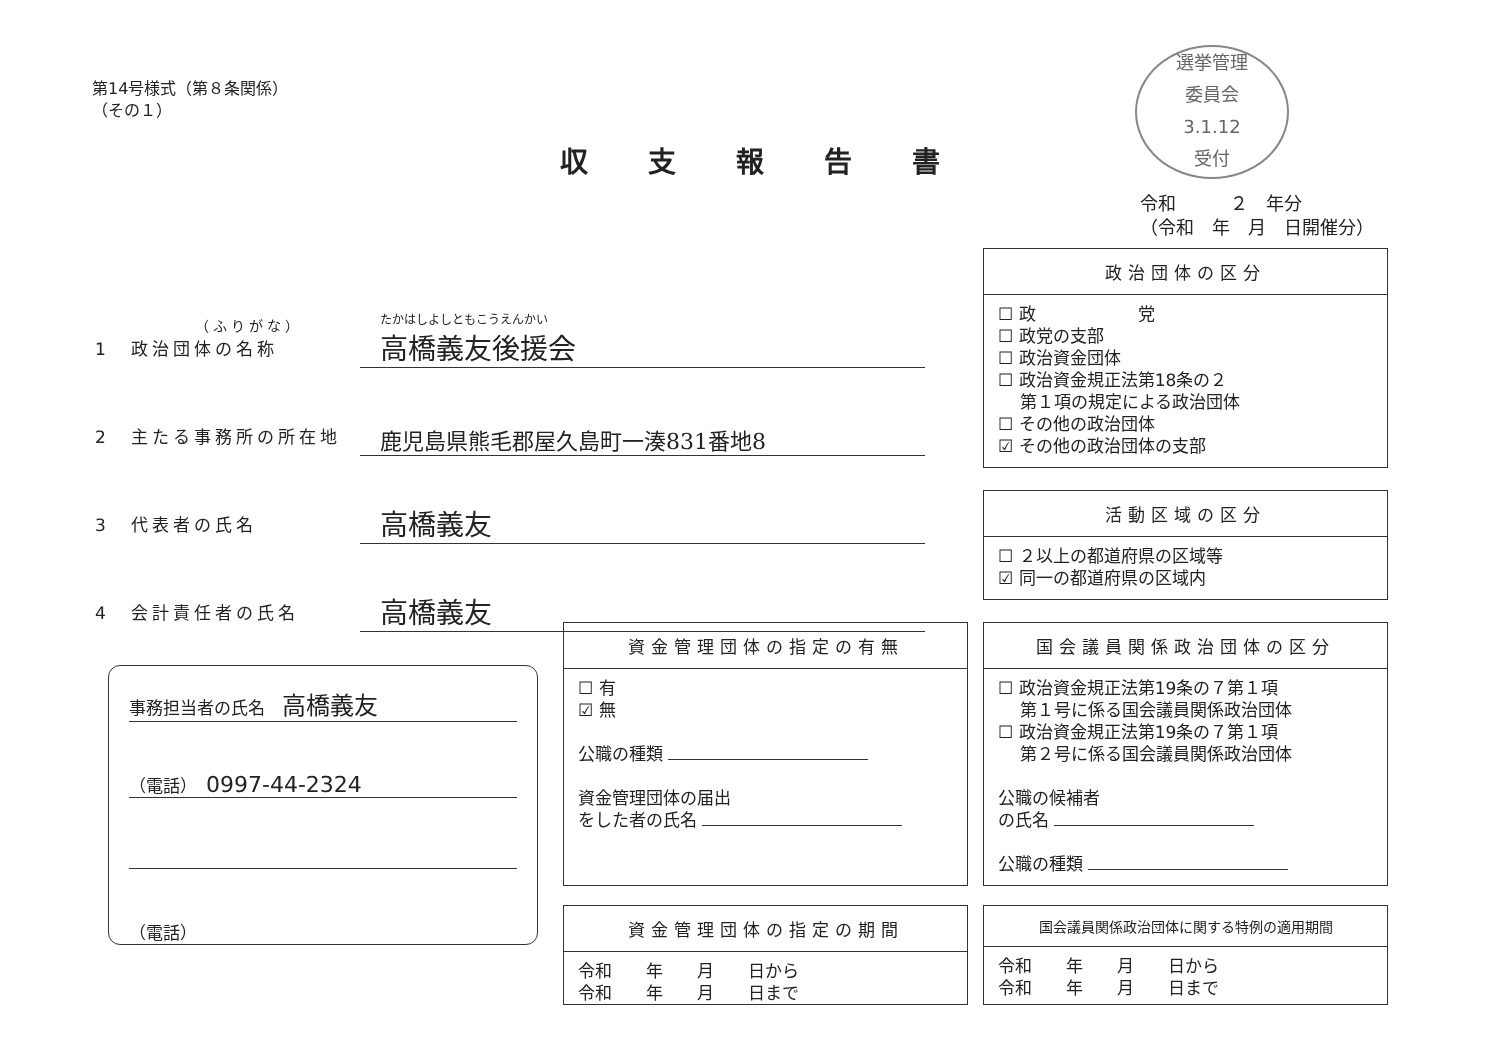第14号様式（第８条関係）
（その１）
選挙管理
委員会
3.1.12
受付
収支報告書
令和　　　２　年分
（令和　年　月　日開催分）
（ふりがな）
1　政治団体の名称
たかはしよしともこうえんかい
高橋義友後援会
2　主たる事務所の所在地
鹿児島県熊毛郡屋久島町一湊831番地8
3　代表者の氏名
高橋義友
4　会計責任者の氏名
高橋義友
事務担当者の氏名　高橋義友
（電話）　0997-44-2324
（電話）
政治団体の区分
☐ 政　　　　　　党
☐ 政党の支部
☐ 政治資金団体
☐ 政治資金規正法第18条の２
　 第１項の規定による政治団体
☐ その他の政治団体
☑ その他の政治団体の支部
活動区域の区分
☐ ２以上の都道府県の区域等
☑ 同一の都道府県の区域内
資金管理団体の指定の有無
☐ 有
☑ 無
公職の種類
資金管理団体の届出
をした者の氏名
国会議員関係政治団体の区分
☐ 政治資金規正法第19条の７第１項
　 第１号に係る国会議員関係政治団体
☐ 政治資金規正法第19条の７第１項
　 第２号に係る国会議員関係政治団体
公職の候補者
の氏名
公職の種類
資金管理団体の指定の期間
令和　　年　　月　　日から
令和　　年　　月　　日まで
国会議員関係政治団体に関する特例の適用期間
令和　　年　　月　　日から
令和　　年　　月　　日まで